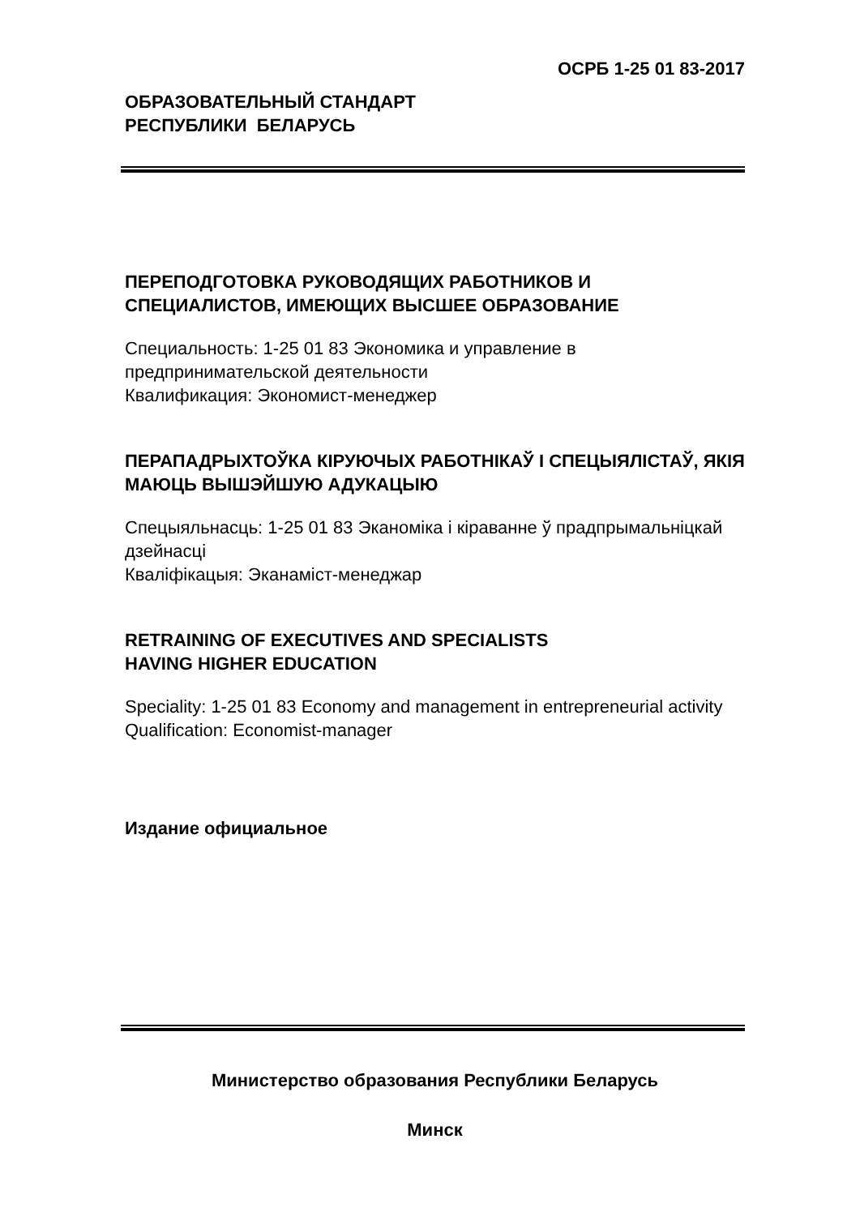ОСРБ 1-25 01 83-2017
ОБРАЗОВАТЕЛЬНЫЙ СТАНДАРТ
РЕСПУБЛИКИ БЕЛАРУСЬ
ПЕРЕПОДГОТОВКА РУКОВОДЯЩИХ РАБОТНИКОВ И СПЕЦИАЛИСТОВ, ИМЕЮЩИХ ВЫСШЕЕ ОБРАЗОВАНИЕ
Специальность: 1-25 01 83 Экономика и управление в предпринимательской деятельности
Квалификация: Экономист-менеджер
ПЕРАПАДРЫХТОЎКА КІРУЮЧЫХ РАБОТНІКАЎ І СПЕЦЫЯЛІСТАЎ, ЯКІЯ МАЮЦЬ ВЫШЭЙШУЮ АДУКАЦЫЮ
Спецыяльнасць: 1-25 01 83 Эканоміка і кіраванне ў прадпрымальніцкай дзейнасці
Кваліфікацыя: Эканаміст-менеджар
RETRAINING OF EXECUTIVES AND SPECIALISTS
HAVING HIGHER EDUCATION
Speciality: 1-25 01 83 Economy and management in entrepreneurial activity
Qualification: Economist-manager
Издание официальное
Министерство образования Республики Беларусь
Минск